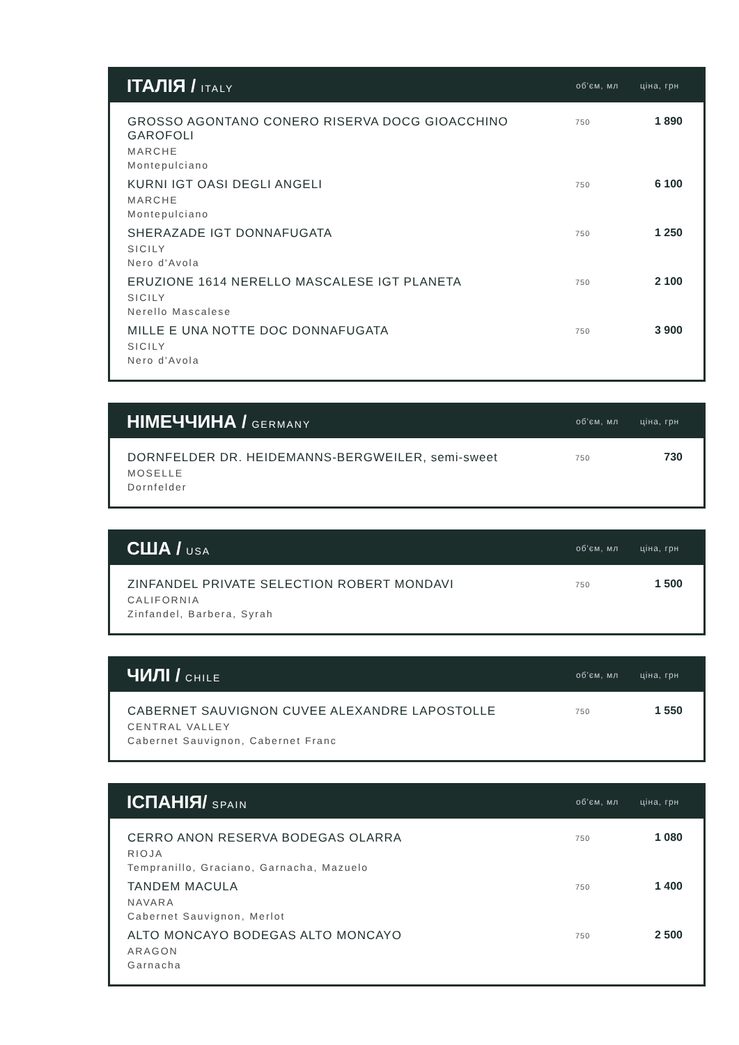| ІТАЛІЯ / ITALY | об'єм, мл | ціна, грн |
| --- | --- | --- |
| GROSSO AGONTANO CONERO RISERVA DOCG GIOACCHINO GAROFOLI MARCHE Montepulciano | 750 | 1 890 |
| KURNI IGT OASI DEGLI ANGELI MARCHE Montepulciano | 750 | 6 100 |
| SHERAZADE IGT DONNAFUGATA SICILY Nero d'Avola | 750 | 1 250 |
| ERUZIONE 1614 NERELLO MASCALESE IGT PLANETA SICILY Nerello Mascalese | 750 | 2 100 |
| MILLE E UNA NOTTE DOC DONNAFUGATA SICILY Nero d'Avola | 750 | 3 900 |
| НІМЕЧЧИНА / GERMANY | об'єм, мл | ціна, грн |
| --- | --- | --- |
| DORNFELDER DR. HEIDEMANNS-BERGWEILER, semi-sweet MOSELLE Dornfelder | 750 | 730 |
| США / USA | об'єм, мл | ціна, грн |
| --- | --- | --- |
| ZINFANDEL PRIVATE SELECTION ROBERT MONDAVI CALIFORNIA Zinfandel, Barbera, Syrah | 750 | 1 500 |
| ЧИЛІ / CHILE | об'єм, мл | ціна, грн |
| --- | --- | --- |
| CABERNET SAUVIGNON CUVEE ALEXANDRE LAPOSTOLLE CENTRAL VALLEY Cabernet Sauvignon, Cabernet Franc | 750 | 1 550 |
| ІСПАНІЯ/ SPAIN | об'єм, мл | ціна, грн |
| --- | --- | --- |
| CERRO ANON RESERVA BODEGAS OLARRA RIOJA Tempranillo, Graciano, Garnacha, Mazuelo | 750 | 1 080 |
| TANDEM MACULA NAVARA Cabernet Sauvignon, Merlot | 750 | 1 400 |
| ALTO MONCAYO BODEGAS ALTO MONCAYO ARAGON Garnacha | 750 | 2 500 |